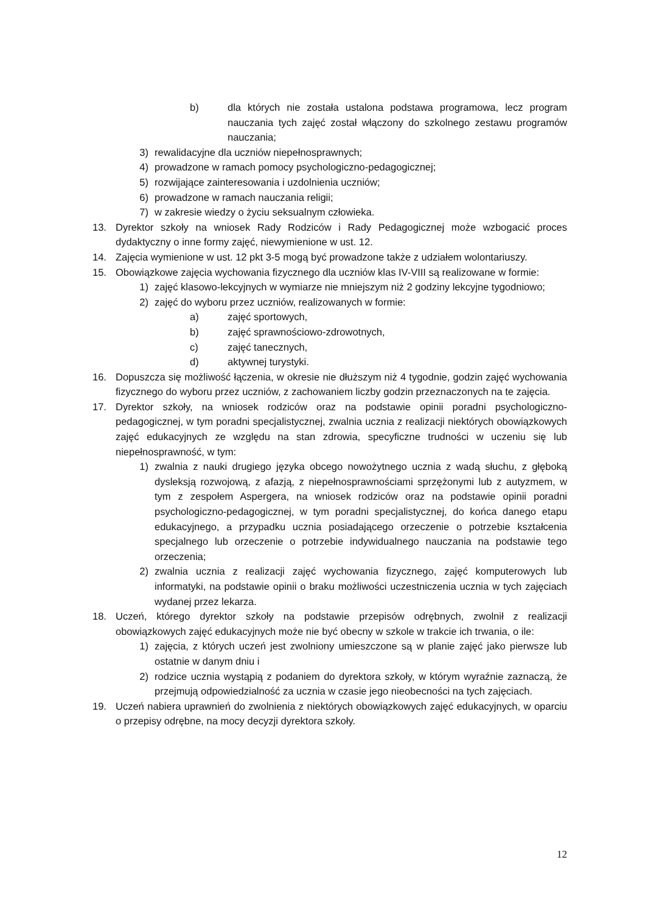b) dla których nie została ustalona podstawa programowa, lecz program nauczania tych zajęć został włączony do szkolnego zestawu programów nauczania;
3) rewalidacyjne dla uczniów niepełnosprawnych;
4) prowadzone w ramach pomocy psychologiczno-pedagogicznej;
5) rozwijające zainteresowania i uzdolnienia uczniów;
6) prowadzone w ramach nauczania religii;
7) w zakresie wiedzy o życiu seksualnym człowieka.
13. Dyrektor szkoły na wniosek Rady Rodziców i Rady Pedagogicznej może wzbogacić proces dydaktyczny o inne formy zajęć, niewymienione w ust. 12.
14. Zajęcia wymienione w ust. 12 pkt 3-5 mogą być prowadzone także z udziałem wolontariuszy.
15. Obowiązkowe zajęcia wychowania fizycznego dla uczniów klas IV-VIII są realizowane w formie:
1) zajęć klasowo-lekcyjnych w wymiarze nie mniejszym niż 2 godziny lekcyjne tygodniowo;
2) zajęć do wyboru przez uczniów, realizowanych w formie:
a) zajęć sportowych,
b) zajęć sprawnościowo-zdrowotnych,
c) zajęć tanecznych,
d) aktywnej turystyki.
16. Dopuszcza się możliwość łączenia, w okresie nie dłuższym niż 4 tygodnie, godzin zajęć wychowania fizycznego do wyboru przez uczniów, z zachowaniem liczby godzin przeznaczonych na te zajęcia.
17. Dyrektor szkoły, na wniosek rodziców oraz na podstawie opinii poradni psychologiczno-pedagogicznej, w tym poradni specjalistycznej, zwalnia ucznia z realizacji niektórych obowiązkowych zajęć edukacyjnych ze względu na stan zdrowia, specyficzne trudności w uczeniu się lub niepełnosprawność, w tym:
1) zwalnia z nauki drugiego języka obcego nowożytnego ucznia z wadą słuchu, z głęboką dysleksją rozwojową, z afazją, z niepełnosprawnościami sprzężonymi lub z autyzmem, w tym z zespołem Aspergera, na wniosek rodziców oraz na podstawie opinii poradni psychologiczno-pedagogicznej, w tym poradni specjalistycznej, do końca danego etapu edukacyjnego, a przypadku ucznia posiadającego orzeczenie o potrzebie kształcenia specjalnego lub orzeczenie o potrzebie indywidualnego nauczania na podstawie tego orzeczenia;
2) zwalnia ucznia z realizacji zajęć wychowania fizycznego, zajęć komputerowych lub informatyki, na podstawie opinii o braku możliwości uczestniczenia ucznia w tych zajęciach wydanej przez lekarza.
18. Uczeń, którego dyrektor szkoły na podstawie przepisów odrębnych, zwolnił z realizacji obowiązkowych zajęć edukacyjnych może nie być obecny w szkole w trakcie ich trwania, o ile:
1) zajęcia, z których uczeń jest zwolniony umieszczone są w planie zajęć jako pierwsze lub ostatnie w danym dniu i
2) rodzice ucznia wystąpią z podaniem do dyrektora szkoły, w którym wyraźnie zaznaczą, że przejmują odpowiedzialność za ucznia w czasie jego nieobecności na tych zajęciach.
19. Uczeń nabiera uprawnień do zwolnienia z niektórych obowiązkowych zajęć edukacyjnych, w oparciu o przepisy odrębne, na mocy decyzji dyrektora szkoły.
12